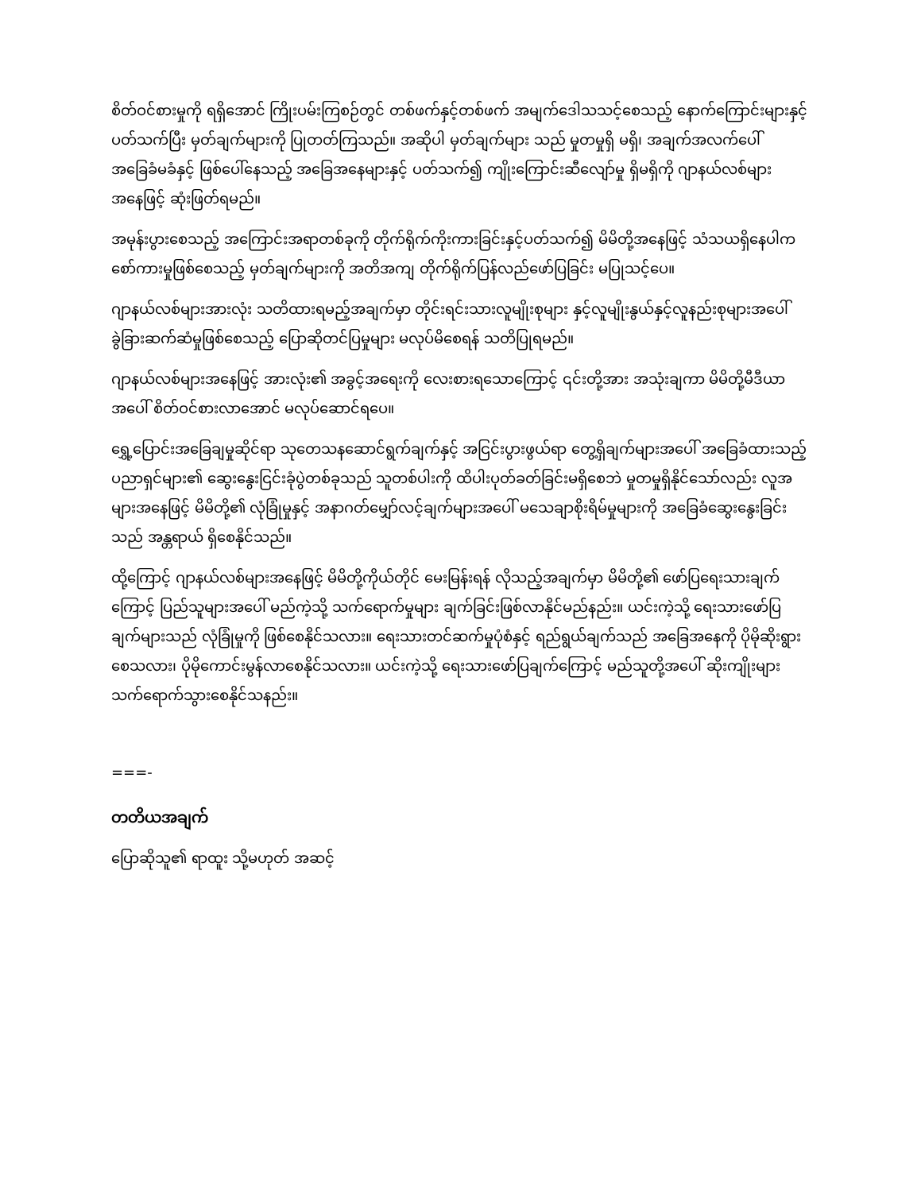စိတ်ဝင်စားမှုကို ရရှိအောင် ကြိုးပမ်းကြစဉ်တွင် တစ်ဖက်နှင့်တစ်ဖက် အမျက်ဒေါသသင့်စေသည့် နောက်ကြောင်းများနှင့်ပတ်သက်ပြီး မှတ်ချက်များကို ပြုတတ်ကြသည်။ အဆိုပါ မှတ်ချက်များ သည် မှုတမှုရှိ မရှိ၊ အချက်အလက်ပေါ် အခြေခံမခံနှင့် ဖြစ်ပေါ်နေသည့် အခြေအနေများနှင့် ပတ်သက်၍ ကျိုးကြောင်းဆီလျော်မှု ရှိမရှိကို ဂျာနယ်လစ်များအနေဖြင့် ဆုံးဖြတ်ရမည်။
အမုန်းပွားစေသည့် အကြောင်းအရာတစ်ခုကို တိုက်ရိုက်ကိုးကားခြင်းနှင့်ပတ်သက်၍ မိမိတို့အနေဖြင့် သံသယရှိနေပါက စော်ကားမှုဖြစ်စေသည့် မှတ်ချက်များကို အတိအကျ တိုက်ရိုက်ပြန်လည်ဖော်ပြခြင်း မပြုသင့်ပေ။
ဂျာနယ်လစ်များအားလုံး သတိထားရမည့်အချက်မှာ တိုင်းရင်းသားလူမျိုးစုများ နှင့်လူမျိုးနွယ်နှင့်လူနည်းစုများအပေါ် ခွဲခြားဆက်ဆံမှုဖြစ်စေသည့် ပြောဆိုတင်ပြမှုများ မလုပ်မိစေရန် သတိပြုရမည်။
ဂျာနယ်လစ်များအနေဖြင့် အားလုံး၏ အခွင့်အရေးကို လေးစားရသောကြောင့် ၎င်းတို့အား အသုံးချကာ မိမိတို့မီဒီယာအပေါ် စိတ်ဝင်စားလာအောင် မလုပ်ဆောင်ရပေ။
ရွှေ့ပြောင်းအခြေချမှုဆိုင်ရာ သုတေသနဆောင်ရွက်ချက်နှင့် အငြင်းပွားဖွယ်ရာ တွေ့ရှိချက်များအပေါ် အခြေခံထားသည့် ပညာရှင်များ၏ ဆွေးနွေးငြင်းခုံပွဲတစ်ခုသည် သူတစ်ပါးကို ထိပါးပုတ်ခတ်ခြင်းမရှိစေဘဲ မှုတမှုရှိနိုင်သော်လည်း လူအများအနေဖြင့် မိမိတို့၏ လုံခြုံမှုနှင့် အနာဂတ်မျှော်လင့်ချက်များအပေါ် မသေချာစိုးရိမ်မှုများကို အခြေခံဆွေးနွေးခြင်းသည် အန္တရာယ် ရှိစေနိုင်သည်။
ထို့ကြောင့် ဂျာနယ်လစ်များအနေဖြင့် မိမိတို့ကိုယ်တိုင် မေးမြန်းရန် လိုသည့်အချက်မှာ မိမိတို့၏ ဖော်ပြရေးသားချက်ကြောင့် ပြည်သူများအပေါ် မည်ကဲ့သို့ သက်ရောက်မှုများ ချက်ခြင်းဖြစ်လာနိုင်မည်နည်း။ ယင်းကဲ့သို့ ရေးသားဖော်ပြချက်များသည် လုံခြုံမှုကို ဖြစ်စေနိုင်သလား။ ရေးသားတင်ဆက်မှုပုံစံနှင့် ရည်ရွယ်ချက်သည် အခြေအနေကို ပိုမိုဆိုးရွားစေသလား၊ ပိုမိုကောင်းမွန်လာစေနိုင်သလား။ ယင်းကဲ့သို့ ရေးသားဖော်ပြချက်ကြောင့် မည်သူတို့အပေါ် ဆိုးကျိုးများ သက်ရောက်သွားစေနိုင်သနည်း။
===-
တတိယအချက်
ပြောဆိုသူ၏ ရာထူး သို့မဟုတ် အဆင့်